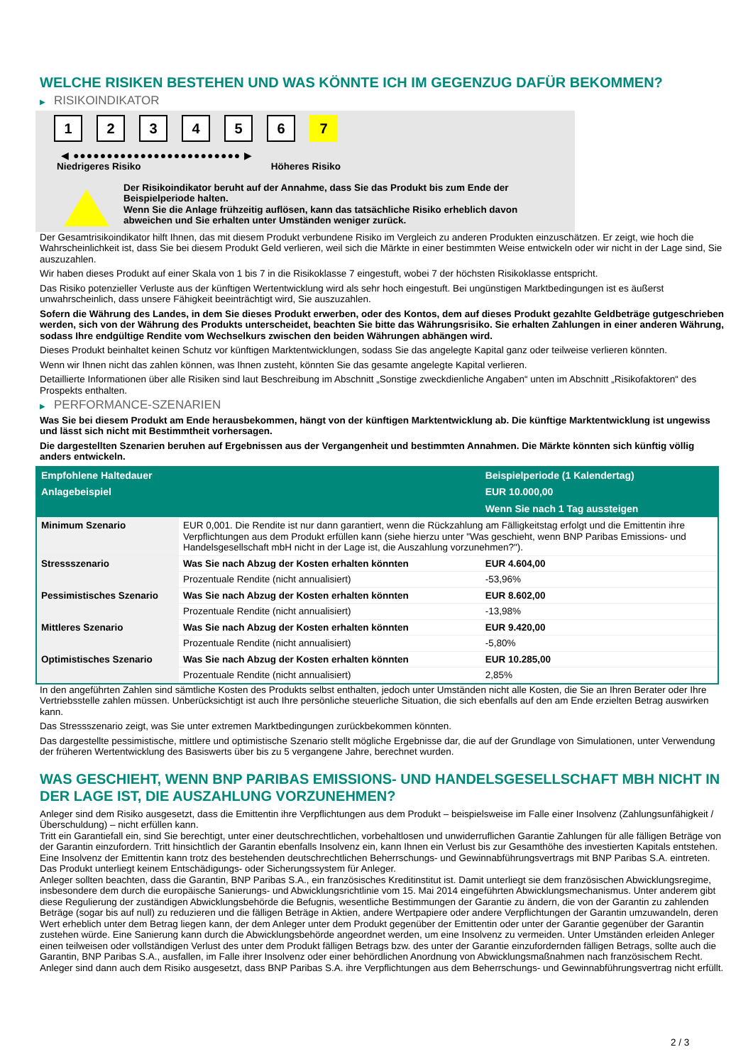WELCHE RISIKEN BESTEHEN UND WAS KÖNNTE ICH IM GEGENZUG DAFÜR BEKOMMEN?
▶ RISIKOINDIKATOR
1 2 3 4 5 6 7
◀ ●●●●●●●●●●●●●●●●●●●●●●●●● ▶
Niedrigeres Risiko Höheres Risiko
Der Risikoindikator beruht auf der Annahme, dass Sie das Produkt bis zum Ende der Beispielperiode halten.
Wenn Sie die Anlage frühzeitig auflösen, kann das tatsächliche Risiko erheblich davon abweichen und Sie erhalten unter Umständen weniger zurück.
Der Gesamtrisikoindikator hilft Ihnen, das mit diesem Produkt verbundene Risiko im Vergleich zu anderen Produkten einzuschätzen. Er zeigt, wie hoch die Wahrscheinlichkeit ist, dass Sie bei diesem Produkt Geld verlieren, weil sich die Märkte in einer bestimmten Weise entwickeln oder wir nicht in der Lage sind, Sie auszuzahlen.
Wir haben dieses Produkt auf einer Skala von 1 bis 7 in die Risikoklasse 7 eingestuft, wobei 7 der höchsten Risikoklasse entspricht.
Das Risiko potenzieller Verluste aus der künftigen Wertentwicklung wird als sehr hoch eingestuft. Bei ungünstigen Marktbedingungen ist es äußerst unwahrscheinlich, dass unsere Fähigkeit beeinträchtigt wird, Sie auszuzahlen.
Sofern die Währung des Landes, in dem Sie dieses Produkt erwerben, oder des Kontos, dem auf dieses Produkt gezahlte Geldbeträge gutgeschrieben werden, sich von der Währung des Produkts unterscheidet, beachten Sie bitte das Währungsrisiko. Sie erhalten Zahlungen in einer anderen Währung, sodass Ihre endgültige Rendite vom Wechselkurs zwischen den beiden Währungen abhängen wird.
Dieses Produkt beinhaltet keinen Schutz vor künftigen Marktentwicklungen, sodass Sie das angelegte Kapital ganz oder teilweise verlieren könnten.
Wenn wir Ihnen nicht das zahlen können, was Ihnen zusteht, könnten Sie das gesamte angelegte Kapital verlieren.
Detaillierte Informationen über alle Risiken sind laut Beschreibung im Abschnitt „Sonstige zweckdienliche Angaben“ unten im Abschnitt „Risikofaktoren“ des Prospekts enthalten.
▶ PERFORMANCE-SZENARIEN
Was Sie bei diesem Produkt am Ende herausbekommen, hängt von der künftigen Marktentwicklung ab. Die künftige Marktentwicklung ist ungewiss und lässt sich nicht mit Bestimmtheit vorhersagen.
Die dargestellten Szenarien beruhen auf Ergebnissen aus der Vergangenheit und bestimmten Annahmen. Die Märkte könnten sich künftig völlig anders entwickeln.
| Empfohlene Haltedauer | | Beispielperiode (1 Kalendertag) |
| --- | --- | --- |
| Anlagebeispiel | | EUR 10.000,00 |
| | | Wenn Sie nach 1 Tag aussteigen |
| Minimum Szenario | EUR 0,001. Die Rendite ist nur dann garantiert, wenn die Rückzahlung am Fälligkeitstag erfolgt und die Emittentin ihre Verpflichtungen aus dem Produkt erfüllen kann (siehe hierzu unter "Was geschieht, wenn BNP Paribas Emissions- und Handelsgesellschaft mbH nicht in der Lage ist, die Auszahlung vorzunehmen?"). | |
| Stressszenario | Was Sie nach Abzug der Kosten erhalten könnten | EUR 4.604,00 |
| | Prozentuale Rendite (nicht annualisiert) | -53,96% |
| Pessimistisches Szenario | Was Sie nach Abzug der Kosten erhalten könnten | EUR 8.602,00 |
| | Prozentuale Rendite (nicht annualisiert) | -13,98% |
| Mittleres Szenario | Was Sie nach Abzug der Kosten erhalten könnten | EUR 9.420,00 |
| | Prozentuale Rendite (nicht annualisiert) | -5,80% |
| Optimistisches Szenario | Was Sie nach Abzug der Kosten erhalten könnten | EUR 10.285,00 |
| | Prozentuale Rendite (nicht annualisiert) | 2,85% |
In den angeführten Zahlen sind sämtliche Kosten des Produkts selbst enthalten, jedoch unter Umständen nicht alle Kosten, die Sie an Ihren Berater oder Ihre Vertriebsstelle zahlen müssen. Unberücksichtigt ist auch Ihre persönliche steuerliche Situation, die sich ebenfalls auf den am Ende erzielten Betrag auswirken kann.
Das Stressszenario zeigt, was Sie unter extremen Marktbedingungen zurückbekommen könnten.
Das dargestellte pessimistische, mittlere und optimistische Szenario stellt mögliche Ergebnisse dar, die auf der Grundlage von Simulationen, unter Verwendung der früheren Wertentwicklung des Basiswerts über bis zu 5 vergangene Jahre, berechnet wurden.
WAS GESCHIEHT, WENN BNP PARIBAS EMISSIONS- UND HANDELSGESELLSCHAFT MBH NICHT IN DER LAGE IST, DIE AUSZAHLUNG VORZUNEHMEN?
Anleger sind dem Risiko ausgesetzt, dass die Emittentin ihre Verpflichtungen aus dem Produkt – beispielsweise im Falle einer Insolvenz (Zahlungsunfähigkeit / Überschuldung) – nicht erfüllen kann.
Tritt ein Garantiefall ein, sind Sie berechtigt, unter einer deutschrechtlichen, vorbehaltlosen und unwiderruflichen Garantie Zahlungen für alle fälligen Beträge von der Garantin einzufordern. Tritt hinsichtlich der Garantin ebenfalls Insolvenz ein, kann Ihnen ein Verlust bis zur Gesamthöhe des investierten Kapitals entstehen. Eine Insolvenz der Emittentin kann trotz des bestehenden deutschrechtlichen Beherrschungs- und Gewinnabführungsvertrags mit BNP Paribas S.A. eintreten.
Das Produkt unterliegt keinem Entschädigungs- oder Sicherungssystem für Anleger.
Anleger sollten beachten, dass die Garantin, BNP Paribas S.A., ein französisches Kreditinstitut ist. Damit unterliegt sie dem französischen Abwicklungsregime, insbesondere dem durch die europäische Sanierungs- und Abwicklungsrichtlinie vom 15. Mai 2014 eingeführten Abwicklungsmechanismus. Unter anderem gibt diese Regulierung der zuständigen Abwicklungsbehörde die Befugnis, wesentliche Bestimmungen der Garantie zu ändern, die von der Garantin zu zahlenden Beträge (sogar bis auf null) zu reduzieren und die fälligen Beträge in Aktien, andere Wertpapiere oder andere Verpflichtungen der Garantin umzuwandeln, deren Wert erheblich unter dem Betrag liegen kann, der dem Anleger unter dem Produkt gegenüber der Emittentin oder unter der Garantie gegenüber der Garantin zustehen würde. Eine Sanierung kann durch die Abwicklungsbehörde angeordnet werden, um eine Insolvenz zu vermeiden. Unter Umständen erleiden Anleger einen teilweisen oder vollständigen Verlust des unter dem Produkt fälligen Betrags bzw. des unter der Garantie einzufordernden fälligen Betrags, sollte auch die Garantin, BNP Paribas S.A., ausfallen, im Falle ihrer Insolvenz oder einer behördlichen Anordnung von Abwicklungsmaßnahmen nach französischem Recht. Anleger sind dann auch dem Risiko ausgesetzt, dass BNP Paribas S.A. ihre Verpflichtungen aus dem Beherrschungs- und Gewinnabführungsvertrag nicht erfüllt.
2 / 3